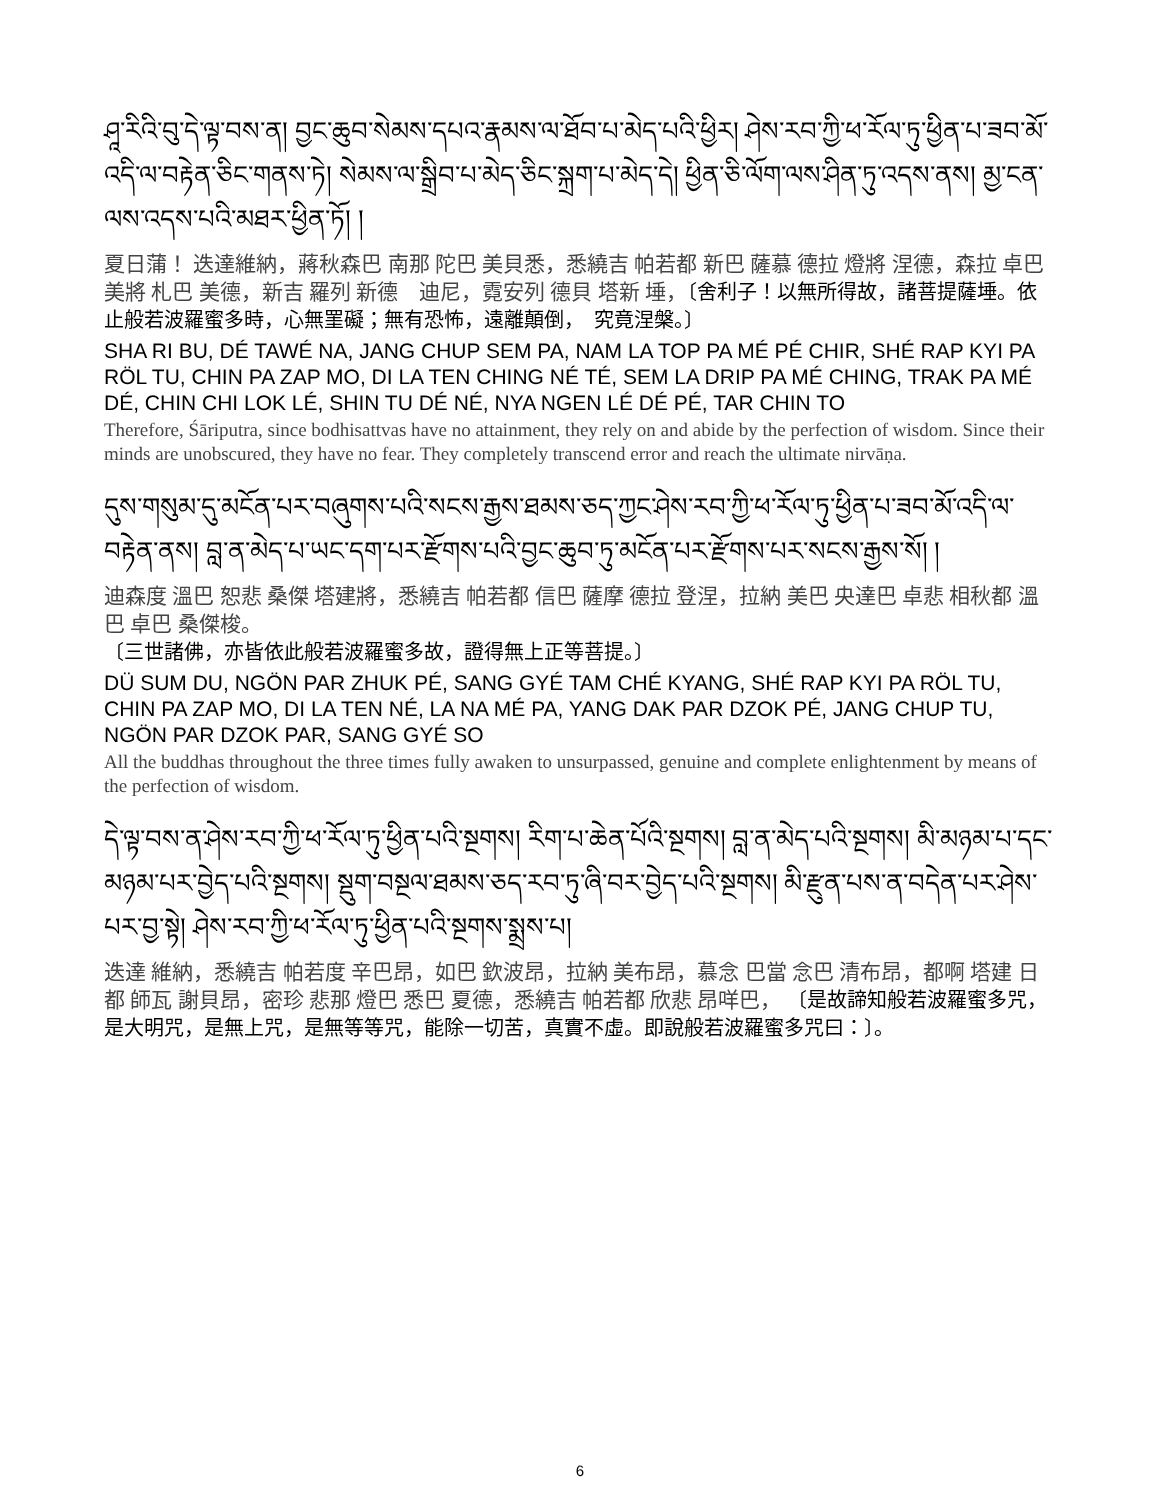ཤཱ་རིའི་བུ་དེ་ལྟ་བས་ན། བྱང་ཆུབ་སེམས་དཔའ་རྣམས་ལ་ཐོབ་པ་མེད་པའི་ཕྱིར། ཤེས་རབ་ཀྱི་ཕ་རོལ་ཏུ་ཕྱིན་པ་ཟབ་མོ་འདི་ལ་བརྟེན་ཅིང་གནས་ཏེ། སེམས་ལ་སྒྲིབ་པ་མེད་ཅིང་སྐྲག་པ་མེད་དེ། ཕྱིན་ཅི་ལོག་ལས་ཤིན་ཏུ་འདས་ནས། མྱ་ངན་ལས་འདས་པའི་མཐར་ཕྱིན་ཏོ། །
夏日蒲！ 迭達維納，蔣秋森巴 南那 陀巴 美貝悉，悉繞吉 帕若都 新巴 薩慕 德拉 燈將 涅德，森拉 卓巴 美將 札巴 美德，新吉 羅列 新德　迪尼，霓安列 德貝 塔新 埵，〔舍利子！以無所得故，諸菩提薩埵。依止般若波羅蜜多時，心無罣礙；無有恐怖，遠離顛倒，　究竟涅槃。〕
SHA RI BU, DÉ TAWÉ NA, JANG CHUP SEM PA, NAM LA TOP PA MÉ PÉ CHIR, SHÉ RAP KYI PA RÖL TU, CHIN PA ZAP MO, DI LA TEN CHING NÉ TÉ, SEM LA DRIP PA MÉ CHING, TRAK PA MÉ DÉ, CHIN CHI LOK LÉ, SHIN TU DÉ NÉ, NYA NGEN LÉ DÉ PÉ, TAR CHIN TO
Therefore, Śāriputra, since bodhisattvas have no attainment, they rely on and abide by the perfection of wisdom. Since their minds are unobscured, they have no fear. They completely transcend error and reach the ultimate nirvāṇa.
དུས་གསུམ་དུ་མངོན་པར་བཞུགས་པའི་སངས་རྒྱས་ཐམས་ཅད་ཀྱང་ཤེས་རབ་ཀྱི་ཕ་རོལ་ཏུ་ཕྱིན་པ་ཟབ་མོ་འདི་ལ་བརྟེན་ནས། བླ་ན་མེད་པ་ཡང་དག་པར་རྫོགས་པའི་བྱང་ཆུབ་ཏུ་མངོན་པར་རྫོགས་པར་སངས་རྒྱས་སོ། །
迪森度 溫巴 恕悲 桑傑 塔建將，悉繞吉 帕若都 信巴 薩摩 德拉 登涅，拉納 美巴 央達巴 卓悲 相秋都 溫巴 卓巴 桑傑梭。
〔三世諸佛，亦皆依此般若波羅蜜多故，證得無上正等菩提。〕
DÜ SUM DU, NGÖN PAR ZHUK PÉ, SANG GYÉ TAM CHÉ KYANG, SHÉ RAP KYI PA RÖL TU, CHIN PA ZAP MO, DI LA TEN NÉ, LA NA MÉ PA, YANG DAK PAR DZOK PÉ, JANG CHUP TU, NGÖN PAR DZOK PAR, SANG GYÉ SO
All the buddhas throughout the three times fully awaken to unsurpassed, genuine and complete enlightenment by means of the perfection of wisdom.
དེ་ལྟ་བས་ན་ཤེས་རབ་ཀྱི་ཕ་རོལ་ཏུ་ཕྱིན་པའི་སྔགས། རིག་པ་ཆེན་པོའི་སྔགས། བླ་ན་མེད་པའི་སྔགས། མི་མཉམ་པ་དང་མཉམ་པར་བྱེད་པའི་སྔགས། སྡུག་བསྔལ་ཐམས་ཅད་རབ་ཏུ་ཞི་བར་བྱེད་པའི་སྔགས། མི་རྫུན་པས་ན་བདེན་པར་ཤེས་པར་བྱ་སྟེ། ཤེས་རབ་ཀྱི་ཕ་རོལ་ཏུ་ཕྱིན་པའི་སྔགས་སྨྲས་པ།
迭達 維納，悉繞吉 帕若度 辛巴昂，如巴 欽波昂，拉納 美布昂，慕念 巴當 念巴 清布昂，都啊 塔建 日都 師瓦 謝貝昂，密珍 悲那 燈巴 悉巴 夏德，悉繞吉 帕若都 欣悲 昂咩巴， 〔是故諦知般若波羅蜜多咒，是大明咒，是無上咒，是無等等咒，能除一切苦，真實不虛。即說般若波羅蜜多咒曰：〕。
6